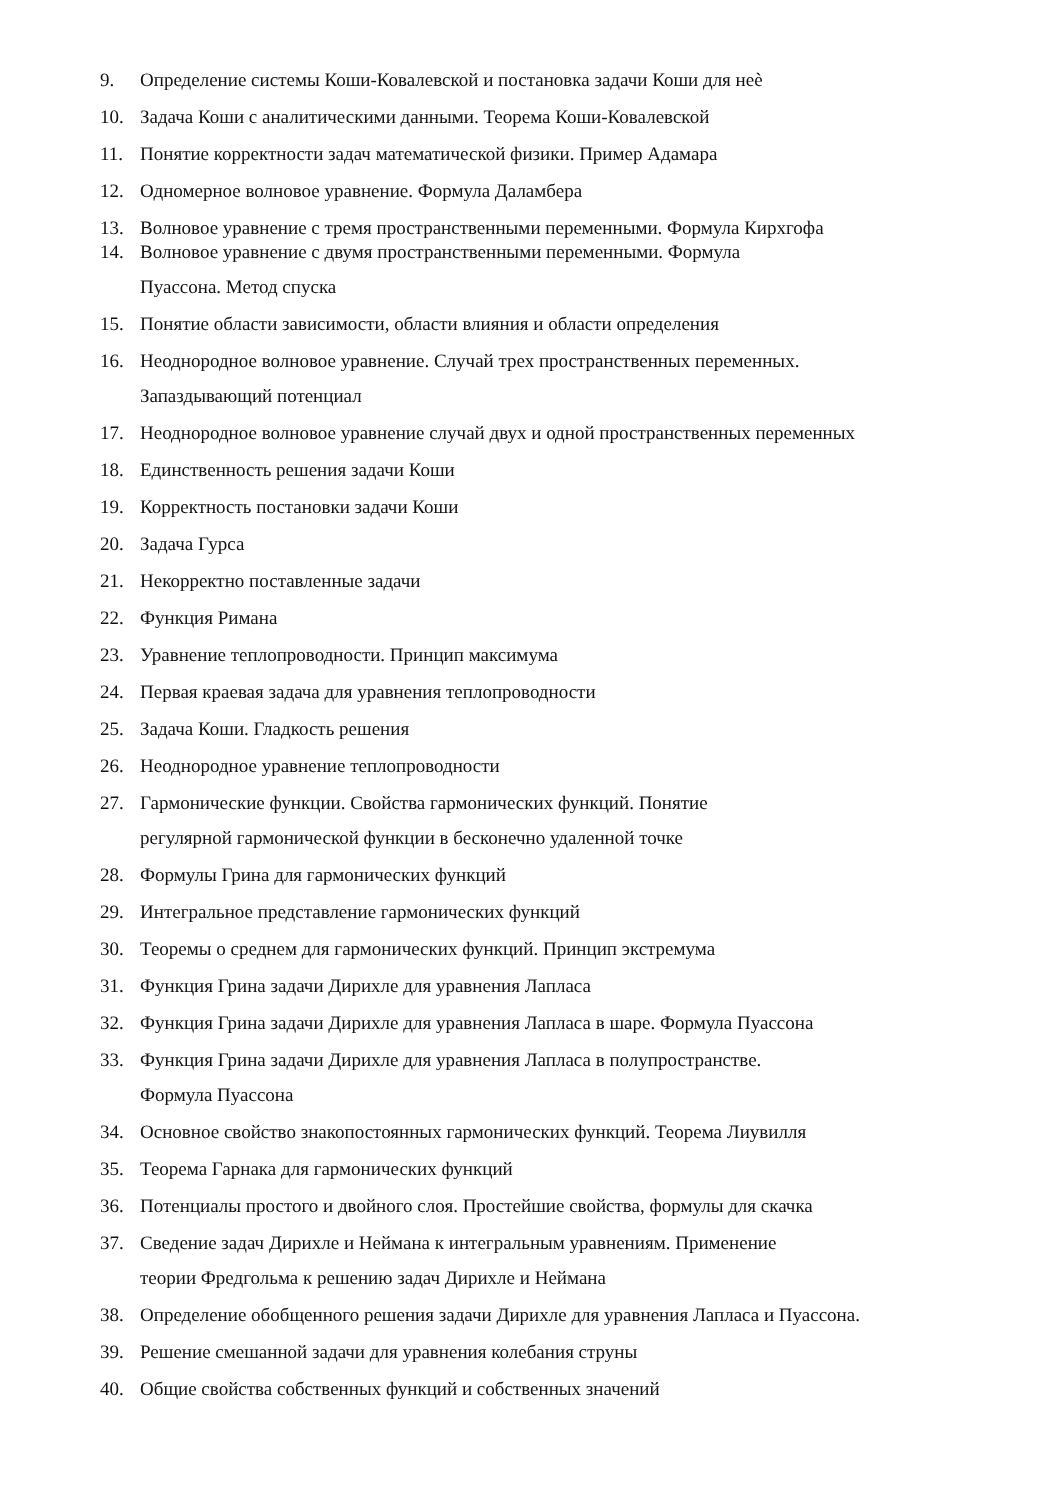9. Определение системы Коши-Ковалевской и постановка задачи Коши для неѐ
10. Задача Коши с аналитическими данными. Теорема Коши-Ковалевской
11. Понятие корректности задач математической физики. Пример Адамара
12. Одномерное волновое уравнение. Формула Даламбера
13. Волновое уравнение с тремя пространственными переменными. Формула Кирхгофа
14. Волновое уравнение с двумя пространственными переменными. Формула
Пуассона. Метод спуска
15. Понятие области зависимости, области влияния и области определения
16. Неоднородное волновое уравнение. Случай трех пространственных переменных.
Запаздывающий потенциал
17. Неоднородное волновое уравнение случай двух и одной пространственных переменных
18. Единственность решения задачи Коши
19. Корректность постановки задачи Коши
20. Задача Гурса
21. Некорректно поставленные задачи
22. Функция Римана
23. Уравнение теплопроводности. Принцип максимума
24. Первая краевая задача для уравнения теплопроводности
25. Задача Коши. Гладкость решения
26. Неоднородное уравнение теплопроводности
27. Гармонические функции. Свойства гармонических функций. Понятие
регулярной гармонической функции в бесконечно удаленной точке
28. Формулы Грина для гармонических функций
29. Интегральное представление гармонических функций
30. Теоремы о среднем для гармонических функций. Принцип экстремума
31. Функция Грина задачи Дирихле для уравнения Лапласа
32. Функция Грина задачи Дирихле для уравнения Лапласа в шаре. Формула Пуассона
33. Функция Грина задачи Дирихле для уравнения Лапласа в полупространстве.
Формула Пуассона
34. Основное свойство знакопостоянных гармонических функций. Теорема Лиувилля
35. Теорема Гарнака для гармонических функций
36. Потенциалы простого и двойного слоя. Простейшие свойства, формулы для скачка
37. Сведение задач Дирихле и Неймана к интегральным уравнениям. Применение
теории Фредгольма к решению задач Дирихле и Неймана
38. Определение обобщенного решения задачи Дирихле для уравнения Лапласа и Пуассона.
39. Решение смешанной задачи для уравнения колебания струны
40. Общие свойства собственных функций и собственных значений